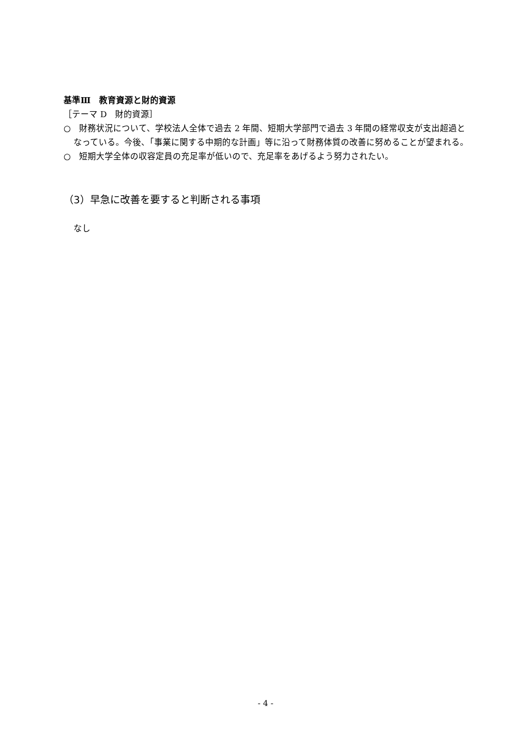基準Ⅲ　教育資源と財的資源
［テーマ D　財的資源］
○　財務状況について、学校法人全体で過去 2 年間、短期大学部門で過去 3 年間の経常収支が支出超過となっている。今後、「事業に関する中期的な計画」等に沿って財務体質の改善に努めることが望まれる。
○　短期大学全体の収容定員の充足率が低いので、充足率をあげるよう努力されたい。
（3）早急に改善を要すると判断される事項
なし
- 4 -